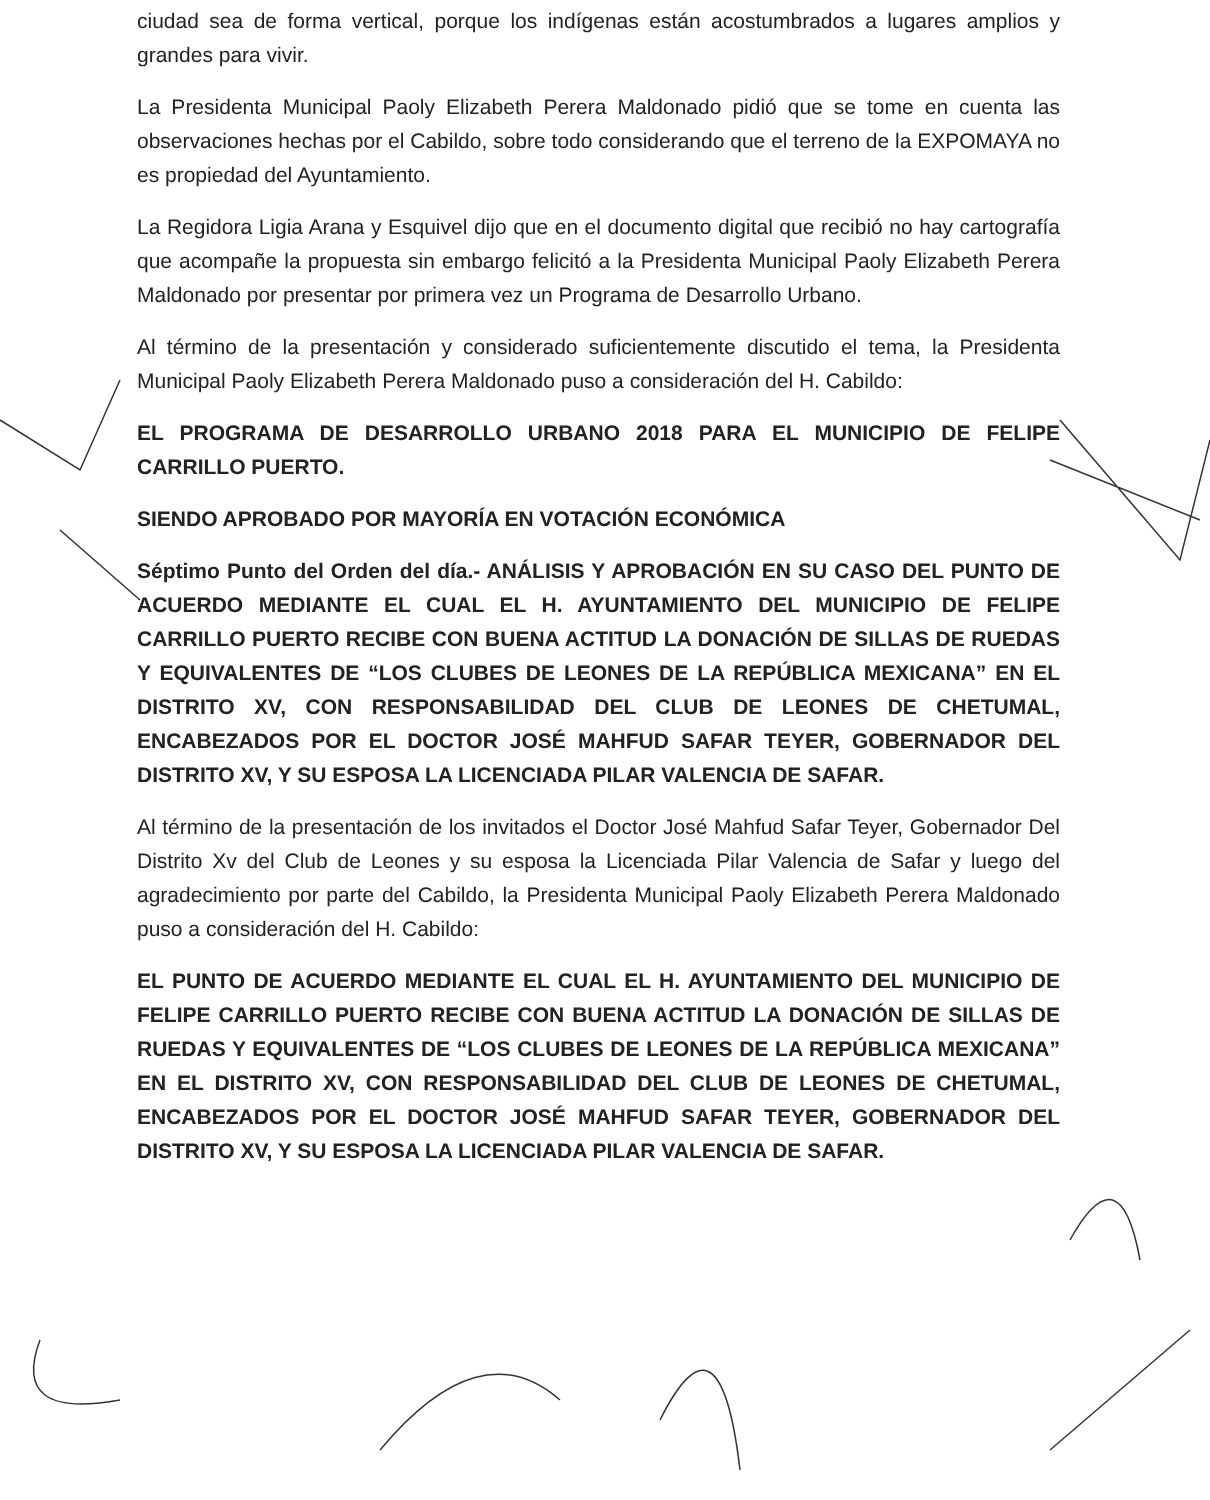ciudad sea de forma vertical, porque los indígenas están acostumbrados a lugares amplios y grandes para vivir.
La Presidenta Municipal Paoly Elizabeth Perera Maldonado pidió que se tome en cuenta las observaciones hechas por el Cabildo, sobre todo considerando que el terreno de la EXPOMAYA no es propiedad del Ayuntamiento.
La Regidora Ligia Arana y Esquivel dijo que en el documento digital que recibió no hay cartografía que acompañe la propuesta sin embargo felicitó a la Presidenta Municipal Paoly Elizabeth Perera Maldonado por presentar por primera vez un Programa de Desarrollo Urbano.
Al término de la presentación y considerado suficientemente discutido el tema, la Presidenta Municipal Paoly Elizabeth Perera Maldonado puso a consideración del H. Cabildo:
EL PROGRAMA DE DESARROLLO URBANO 2018 PARA EL MUNICIPIO DE FELIPE CARRILLO PUERTO.
SIENDO APROBADO POR MAYORÍA EN VOTACIÓN ECONÓMICA
Séptimo Punto del Orden del día.- ANÁLISIS Y APROBACIÓN EN SU CASO DEL PUNTO DE ACUERDO MEDIANTE EL CUAL EL H. AYUNTAMIENTO DEL MUNICIPIO DE FELIPE CARRILLO PUERTO RECIBE CON BUENA ACTITUD LA DONACIÓN DE SILLAS DE RUEDAS Y EQUIVALENTES DE “LOS CLUBES DE LEONES DE LA REPÚBLICA MEXICANA” EN EL DISTRITO XV, CON RESPONSABILIDAD DEL CLUB DE LEONES DE CHETUMAL, ENCABEZADOS POR EL DOCTOR JOSÉ MAHFUD SAFAR TEYER, GOBERNADOR DEL DISTRITO XV, Y SU ESPOSA LA LICENCIADA PILAR VALENCIA DE SAFAR.
Al término de la presentación de los invitados el Doctor José Mahfud Safar Teyer, Gobernador Del Distrito Xv del Club de Leones y su esposa la Licenciada Pilar Valencia de Safar y luego del agradecimiento por parte del Cabildo, la Presidenta Municipal Paoly Elizabeth Perera Maldonado puso a consideración del H. Cabildo:
EL PUNTO DE ACUERDO MEDIANTE EL CUAL EL H. AYUNTAMIENTO DEL MUNICIPIO DE FELIPE CARRILLO PUERTO RECIBE CON BUENA ACTITUD LA DONACIÓN DE SILLAS DE RUEDAS Y EQUIVALENTES DE “LOS CLUBES DE LEONES DE LA REPÚBLICA MEXICANA” EN EL DISTRITO XV, CON RESPONSABILIDAD DEL CLUB DE LEONES DE CHETUMAL, ENCABEZADOS POR EL DOCTOR JOSÉ MAHFUD SAFAR TEYER, GOBERNADOR DEL DISTRITO XV, Y SU ESPOSA LA LICENCIADA PILAR VALENCIA DE SAFAR.